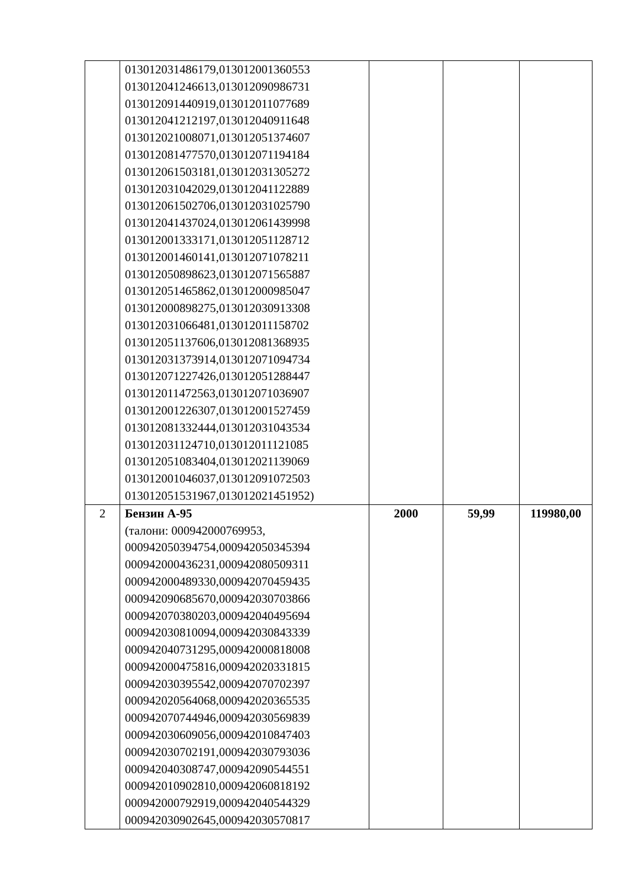| | 013012031486179,013012001360553 013012041246613,013012090986731 013012091440919,013012011077689 013012041212197,013012040911648 013012021008071,013012051374607 013012081477570,013012071194184 013012061503181,013012031305272 013012031042029,013012041122889 013012061502706,013012031025790 013012041437024,013012061439998 013012001333171,013012051128712 013012001460141,013012071078211 013012050898623,013012071565887 013012051465862,013012000985047 013012000898275,013012030913308 013012031066481,013012011158702 013012051137606,013012081368935 013012031373914,013012071094734 013012071227426,013012051288447 013012011472563,013012071036907 013012001226307,013012001527459 013012081332444,013012031043534 013012031124710,013012011121085 013012051083404,013012021139069 013012001046037,013012091072503 013012051531967,013012021451952) | | | |
| 2 | Бензин А-95 (талони: 000942000769953, 000942050394754,000942050345394 000942000436231,000942080509311 000942000489330,000942070459435 000942090685670,000942030703866 000942070380203,000942040495694 000942030810094,000942030843339 000942040731295,000942000818008 000942000475816,000942020331815 000942030395542,000942070702397 000942020564068,000942020365535 000942070744946,000942030569839 000942030609056,000942010847403 000942030702191,000942030793036 000942040308747,000942090544551 000942010902810,000942060818192 000942000792919,000942040544329 000942030902645,000942030570817 | 2000 | 59,99 | 119980,00 |